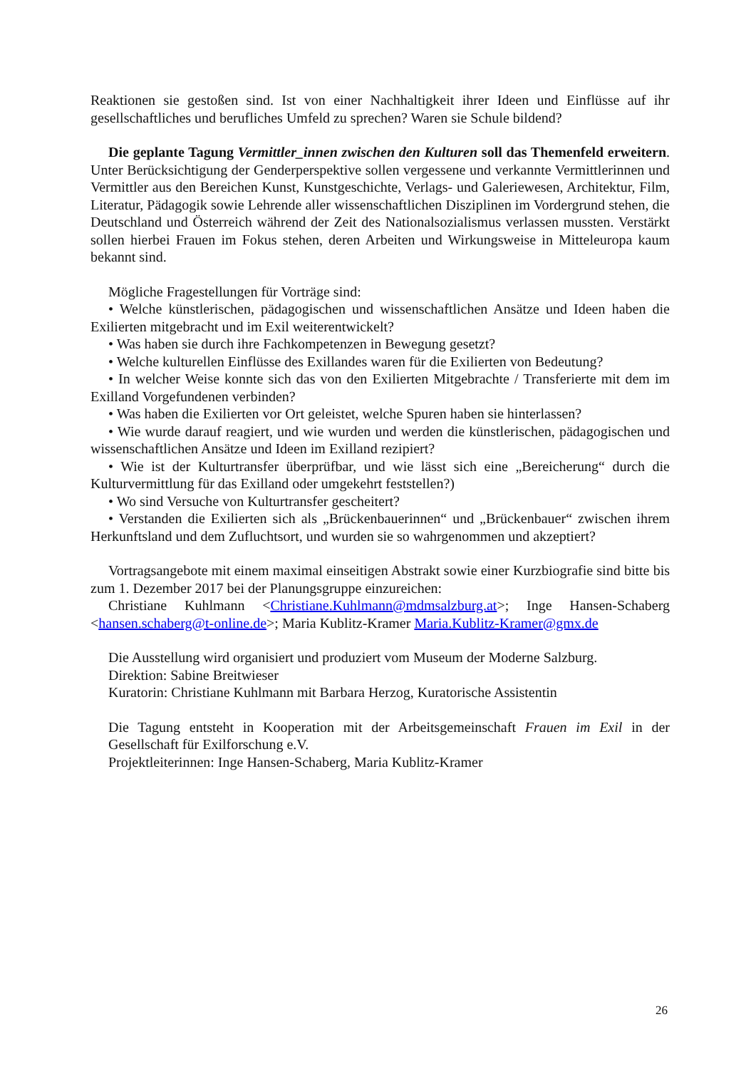Reaktionen sie gestoßen sind. Ist von einer Nachhaltigkeit ihrer Ideen und Einflüsse auf ihr gesellschaftliches und berufliches Umfeld zu sprechen? Waren sie Schule bildend?
Die geplante Tagung Vermittler_innen zwischen den Kulturen soll das Themenfeld erweitern. Unter Berücksichtigung der Genderperspektive sollen vergessene und verkannte Vermittlerinnen und Vermittler aus den Bereichen Kunst, Kunstgeschichte, Verlags- und Galeriewesen, Architektur, Film, Literatur, Pädagogik sowie Lehrende aller wissenschaftlichen Disziplinen im Vordergrund stehen, die Deutschland und Österreich während der Zeit des Nationalsozialismus verlassen mussten. Verstärkt sollen hierbei Frauen im Fokus stehen, deren Arbeiten und Wirkungsweise in Mitteleuropa kaum bekannt sind.
Mögliche Fragestellungen für Vorträge sind:
• Welche künstlerischen, pädagogischen und wissenschaftlichen Ansätze und Ideen haben die Exilierten mitgebracht und im Exil weiterentwickelt?
• Was haben sie durch ihre Fachkompetenzen in Bewegung gesetzt?
• Welche kulturellen Einflüsse des Exillandes waren für die Exilierten von Bedeutung?
• In welcher Weise konnte sich das von den Exilierten Mitgebrachte / Transferierte mit dem im Exilland Vorgefundenen verbinden?
• Was haben die Exilierten vor Ort geleistet, welche Spuren haben sie hinterlassen?
• Wie wurde darauf reagiert, und wie wurden und werden die künstlerischen, pädagogischen und wissenschaftlichen Ansätze und Ideen im Exilland rezipiert?
• Wie ist der Kulturtransfer überprüfbar, und wie lässt sich eine „Bereicherung“ durch die Kulturvermittlung für das Exilland oder umgekehrt feststellen?)
• Wo sind Versuche von Kulturtransfer gescheitert?
• Verstanden die Exilierten sich als „Brückenbauerinnen“ und „Brückenbauer“ zwischen ihrem Herkunftsland und dem Zufluchtsort, und wurden sie so wahrgenommen und akzeptiert?
Vortragsangebote mit einem maximal einseitigen Abstrakt sowie einer Kurzbiografie sind bitte bis zum 1. Dezember 2017 bei der Planungsgruppe einzureichen:
Christiane Kuhlmann <Christiane.Kuhlmann@mdmsalzburg.at>; Inge Hansen-Schaberg <hansen.schaberg@t-online.de>; Maria Kublitz-Kramer Maria.Kublitz-Kramer@gmx.de
Die Ausstellung wird organisiert und produziert vom Museum der Moderne Salzburg.
Direktion: Sabine Breitwieser
Kuratorin: Christiane Kuhlmann mit Barbara Herzog, Kuratorische Assistentin
Die Tagung entsteht in Kooperation mit der Arbeitsgemeinschaft Frauen im Exil in der Gesellschaft für Exilforschung e.V.
Projektleiterinnen: Inge Hansen-Schaberg, Maria Kublitz-Kramer
26